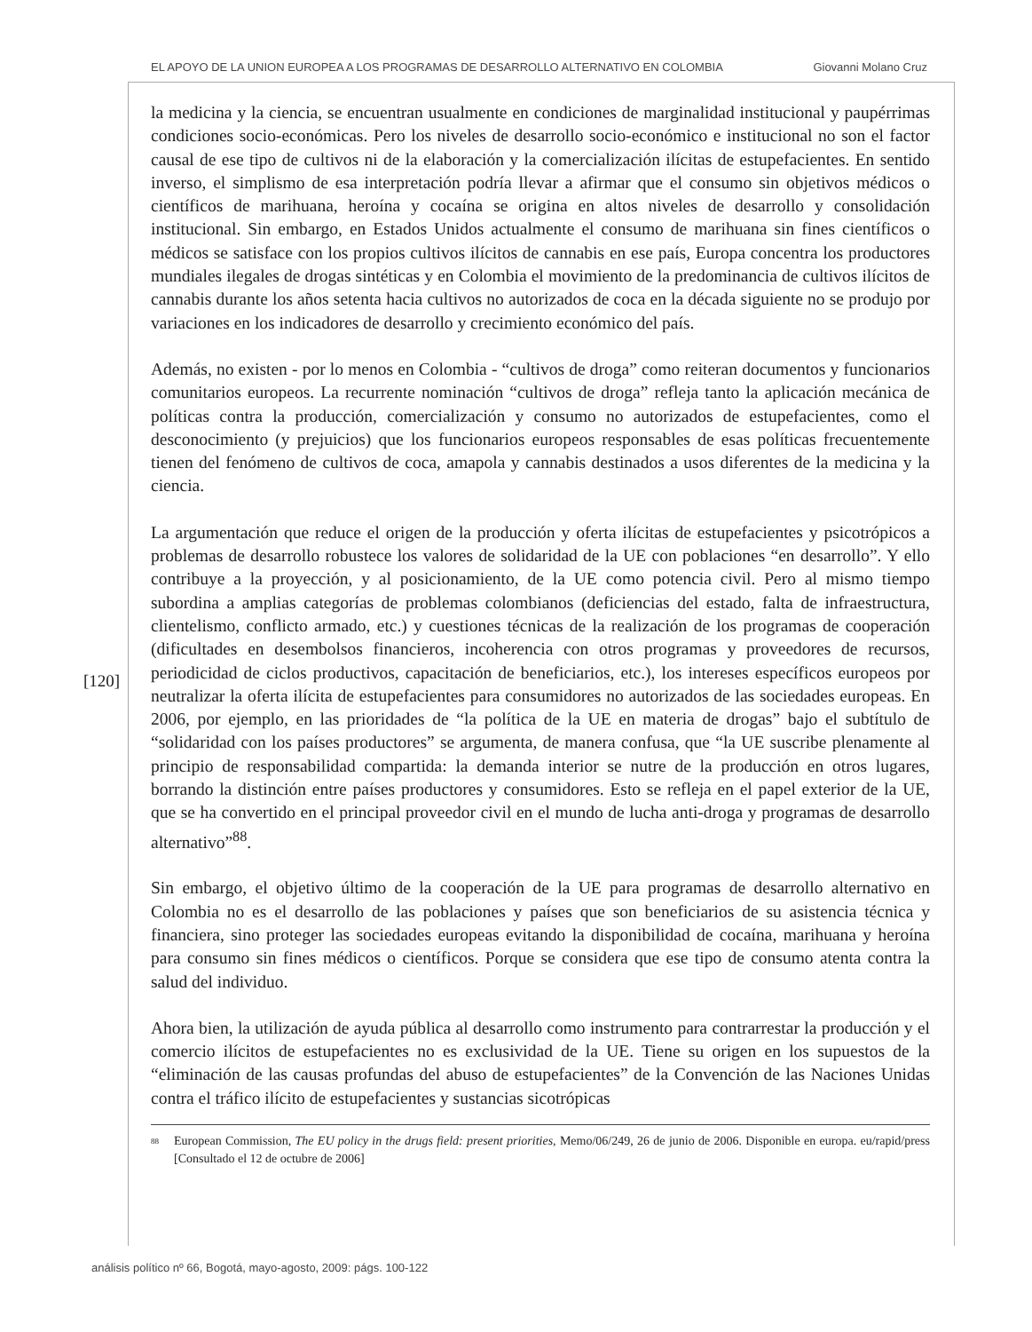EL APOYO DE LA UNION EUROPEA A LOS PROGRAMAS DE DESARROLLO ALTERNATIVO EN COLOMBIA Giovanni Molano Cruz
[120]
la medicina y la ciencia, se encuentran usualmente en condiciones de marginalidad institucional y paupérrimas condiciones socio-económicas. Pero los niveles de desarrollo socio-económico e institucional no son el factor causal de ese tipo de cultivos ni de la elaboración y la comercialización ilícitas de estupefacientes. En sentido inverso, el simplismo de esa interpretación podría llevar a afirmar que el consumo sin objetivos médicos o científicos de marihuana, heroína y cocaína se origina en altos niveles de desarrollo y consolidación institucional. Sin embargo, en Estados Unidos actualmente el consumo de marihuana sin fines científicos o médicos se satisface con los propios cultivos ilícitos de cannabis en ese país, Europa concentra los productores mundiales ilegales de drogas sintéticas y en Colombia el movimiento de la predominancia de cultivos ilícitos de cannabis durante los años setenta hacia cultivos no autorizados de coca en la década siguiente no se produjo por variaciones en los indicadores de desarrollo y crecimiento económico del país.
Además, no existen - por lo menos en Colombia - “cultivos de droga” como reiteran documentos y funcionarios comunitarios europeos. La recurrente nominación “cultivos de droga” refleja tanto la aplicación mecánica de políticas contra la producción, comercialización y consumo no autorizados de estupefacientes, como el desconocimiento (y prejuicios) que los funcionarios europeos responsables de esas políticas frecuentemente tienen del fenómeno de cultivos de coca, amapola y cannabis destinados a usos diferentes de la medicina y la ciencia.
La argumentación que reduce el origen de la producción y oferta ilícitas de estupefacientes y psicotrópicos a problemas de desarrollo robustece los valores de solidaridad de la UE con poblaciones “en desarrollo”. Y ello contribuye a la proyección, y al posicionamiento, de la UE como potencia civil. Pero al mismo tiempo subordina a amplias categorías de problemas colombianos (deficiencias del estado, falta de infraestructura, clientelismo, conflicto armado, etc.) y cuestiones técnicas de la realización de los programas de cooperación (dificultades en desembolsos financieros, incoherencia con otros programas y proveedores de recursos, periodicidad de ciclos productivos, capacitación de beneficiarios, etc.), los intereses específicos europeos por neutralizar la oferta ilícita de estupefacientes para consumidores no autorizados de las sociedades europeas. En 2006, por ejemplo, en las prioridades de “la política de la UE en materia de drogas” bajo el subtítulo de “solidaridad con los países productores” se argumenta, de manera confusa, que “la UE suscribe plenamente al principio de responsabilidad compartida: la demanda interior se nutre de la producción en otros lugares, borrando la distinción entre países productores y consumidores. Esto se refleja en el papel exterior de la UE, que se ha convertido en el principal proveedor civil en el mundo de lucha anti-droga y programas de desarrollo alternativo”<sup>88</sup>.
Sin embargo, el objetivo último de la cooperación de la UE para programas de desarrollo alternativo en Colombia no es el desarrollo de las poblaciones y países que son beneficiarios de su asistencia técnica y financiera, sino proteger las sociedades europeas evitando la disponibilidad de cocaína, marihuana y heroína para consumo sin fines médicos o científicos. Porque se considera que ese tipo de consumo atenta contra la salud del individuo.
Ahora bien, la utilización de ayuda pública al desarrollo como instrumento para contrarrestar la producción y el comercio ilícitos de estupefacientes no es exclusividad de la UE. Tiene su origen en los supuestos de la “eliminación de las causas profundas del abuso de estupefacientes” de la Convención de las Naciones Unidas contra el tráfico ilícito de estupefacientes y sustancias sicotrópicas
<sup>88</sup> European Commission, The EU policy in the drugs field: present priorities, Memo/06/249, 26 de junio de 2006. Disponible en europa. eu/rapid/press [Consultado el 12 de octubre de 2006]
análisis político nº 66, Bogotá, mayo-agosto, 2009: págs. 100-122